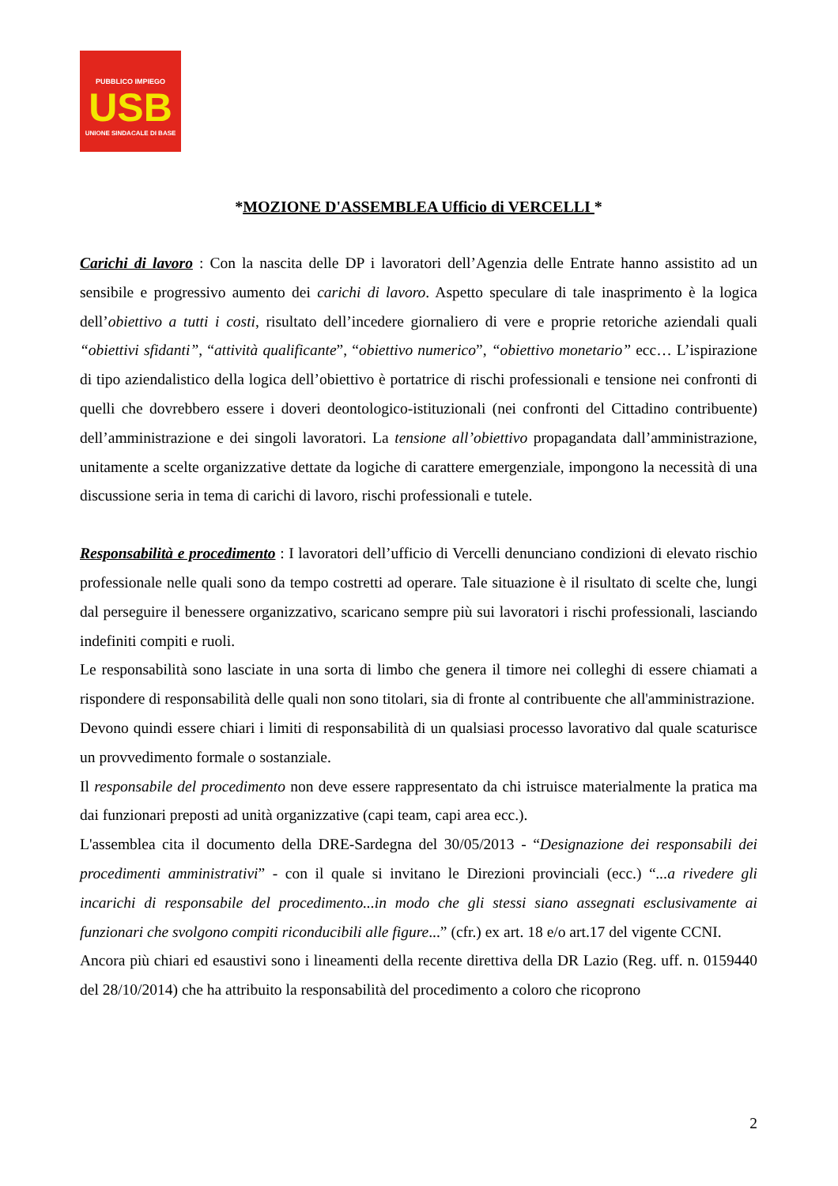PUBBLICO IMPIEGO
USB
UNIONE SINDACALE DI BASE
*MOZIONE D'ASSEMBLEA Ufficio di VERCELLI *
Carichi di lavoro : Con la nascita delle DP i lavoratori dell’Agenzia delle Entrate hanno assistito ad un sensibile e progressivo aumento dei carichi di lavoro. Aspetto speculare di tale inasprimento è la logica dell’obiettivo a tutti i costi, risultato dell’incedere giornaliero di vere e proprie retoriche aziendali quali “obiettivi sfidanti”, “attività qualificante”, “obiettivo numerico”, “obiettivo monetario” ecc… L’ispirazione di tipo aziendalistico della logica dell’obiettivo è portatrice di rischi professionali e tensione nei confronti di quelli che dovrebbero essere i doveri deontologico-istituzionali (nei confronti del Cittadino contribuente) dell’amministrazione e dei singoli lavoratori. La tensione all’obiettivo propagandata dall’amministrazione, unitamente a scelte organizzative dettate da logiche di carattere emergenziale, impongono la necessità di una discussione seria in tema di carichi di lavoro, rischi professionali e tutele.
Responsabilità e procedimento : I lavoratori dell’ufficio di Vercelli denunciano condizioni di elevato rischio professionale nelle quali sono da tempo costretti ad operare. Tale situazione è il risultato di scelte che, lungi dal perseguire il benessere organizzativo, scaricano sempre più sui lavoratori i rischi professionali, lasciando indefiniti compiti e ruoli.
Le responsabilità sono lasciate in una sorta di limbo che genera il timore nei colleghi di essere chiamati a rispondere di responsabilità delle quali non sono titolari, sia di fronte al contribuente che all'amministrazione.
Devono quindi essere chiari i limiti di responsabilità di un qualsiasi processo lavorativo dal quale scaturisce un provvedimento formale o sostanziale.
Il responsabile del procedimento non deve essere rappresentato da chi istruisce materialmente la pratica ma dai funzionari preposti ad unità organizzative (capi team, capi area ecc.).
L'assemblea cita il documento della DRE-Sardegna del 30/05/2013 - “Designazione dei responsabili dei procedimenti amministrativi” - con il quale si invitano le Direzioni provinciali (ecc.) “...a rivedere gli incarichi di responsabile del procedimento...in modo che gli stessi siano assegnati esclusivamente ai funzionari che svolgono compiti riconducibili alle figure...” (cfr.) ex art. 18 e/o art.17 del vigente CCNI.
Ancora più chiari ed esaustivi sono i lineamenti della recente direttiva della DR Lazio (Reg. uff. n. 0159440 del 28/10/2014) che ha attribuito la responsabilità del procedimento a coloro che ricoprono
2